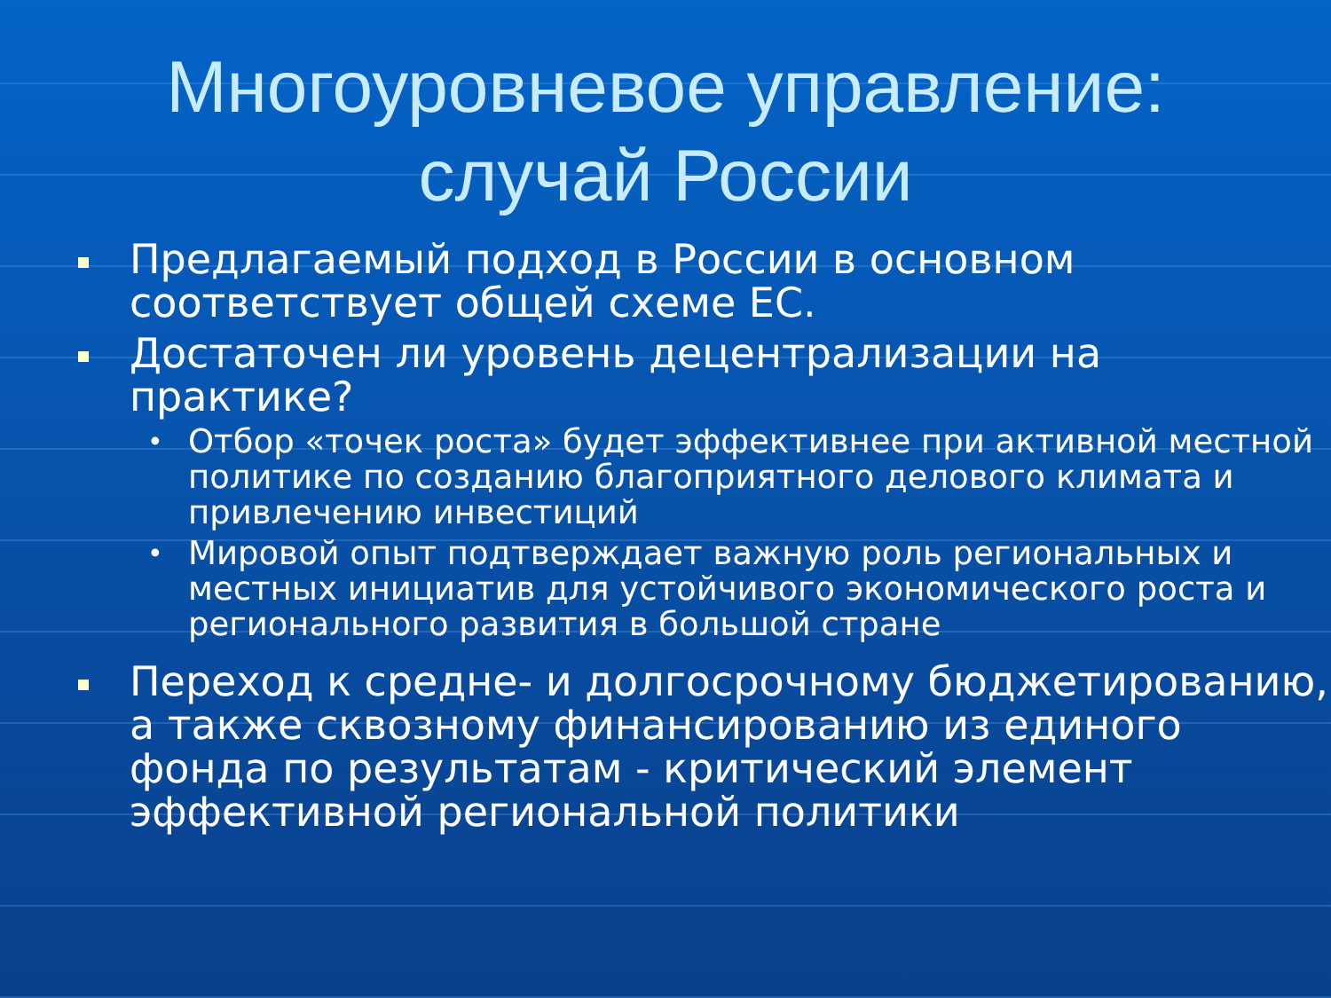Многоуровневое управление:
случай России
Предлагаемый подход в России в основном соответствует общей схеме ЕС.
Достаточен ли уровень децентрализации на практике?
• Отбор «точек роста» будет эффективнее при активной местной политике по созданию благоприятного делового климата и привлечению инвестиций
• Мировой опыт подтверждает важную роль региональных и местных инициатив для устойчивого экономического роста и регионального развития в большой стране
Переход к средне- и долгосрочному бюджетированию, а также сквозному финансированию из единого фонда по результатам - критический элемент эффективной региональной политики